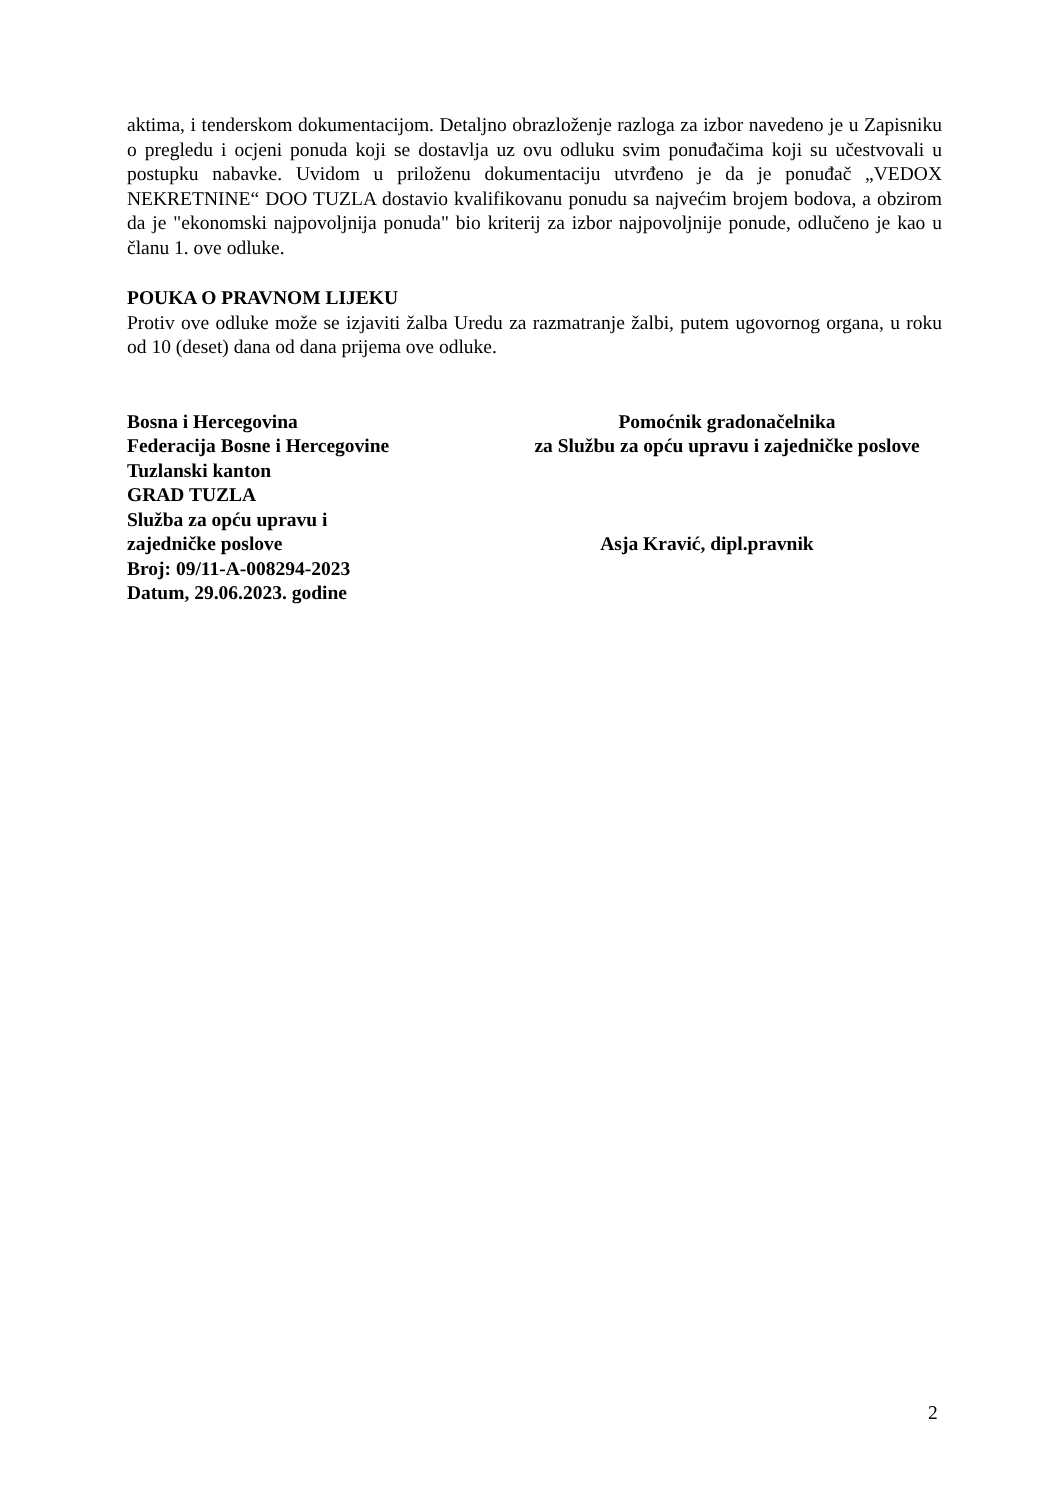aktima, i tenderskom dokumentacijom. Detaljno obrazloženje razloga za izbor navedeno je u Zapisniku o pregledu i ocjeni ponuda koji se dostavlja uz ovu odluku svim ponuđačima koji su učestvovali u postupku nabavke. Uvidom u priloženu dokumentaciju utvrđeno je da je ponuđač „VEDOX NEKRETNINE“ DOO TUZLA dostavio kvalifikovanu ponudu sa najvećim brojem bodova, a obzirom da je "ekonomski najpovoljnija ponuda" bio kriterij za izbor najpovoljnije ponude, odlučeno je kao u članu 1. ove odluke.
POUKA O PRAVNOM LIJEKU
Protiv ove odluke može se izjaviti žalba Uredu za razmatranje žalbi, putem ugovornog organa, u roku od 10 (deset) dana od dana prijema ove odluke.
Bosna i Hercegovina
Federacija Bosne i Hercegovine
Tuzlanski kanton
GRAD TUZLA
Služba za opću upravu i
zajedničke poslove
Broj: 09/11-A-008294-2023
Datum, 29.06.2023. godine
Pomoćnik gradonačelnika
za Službu za opću upravu i zajedničke poslove
Asja Kravić, dipl.pravnik
2